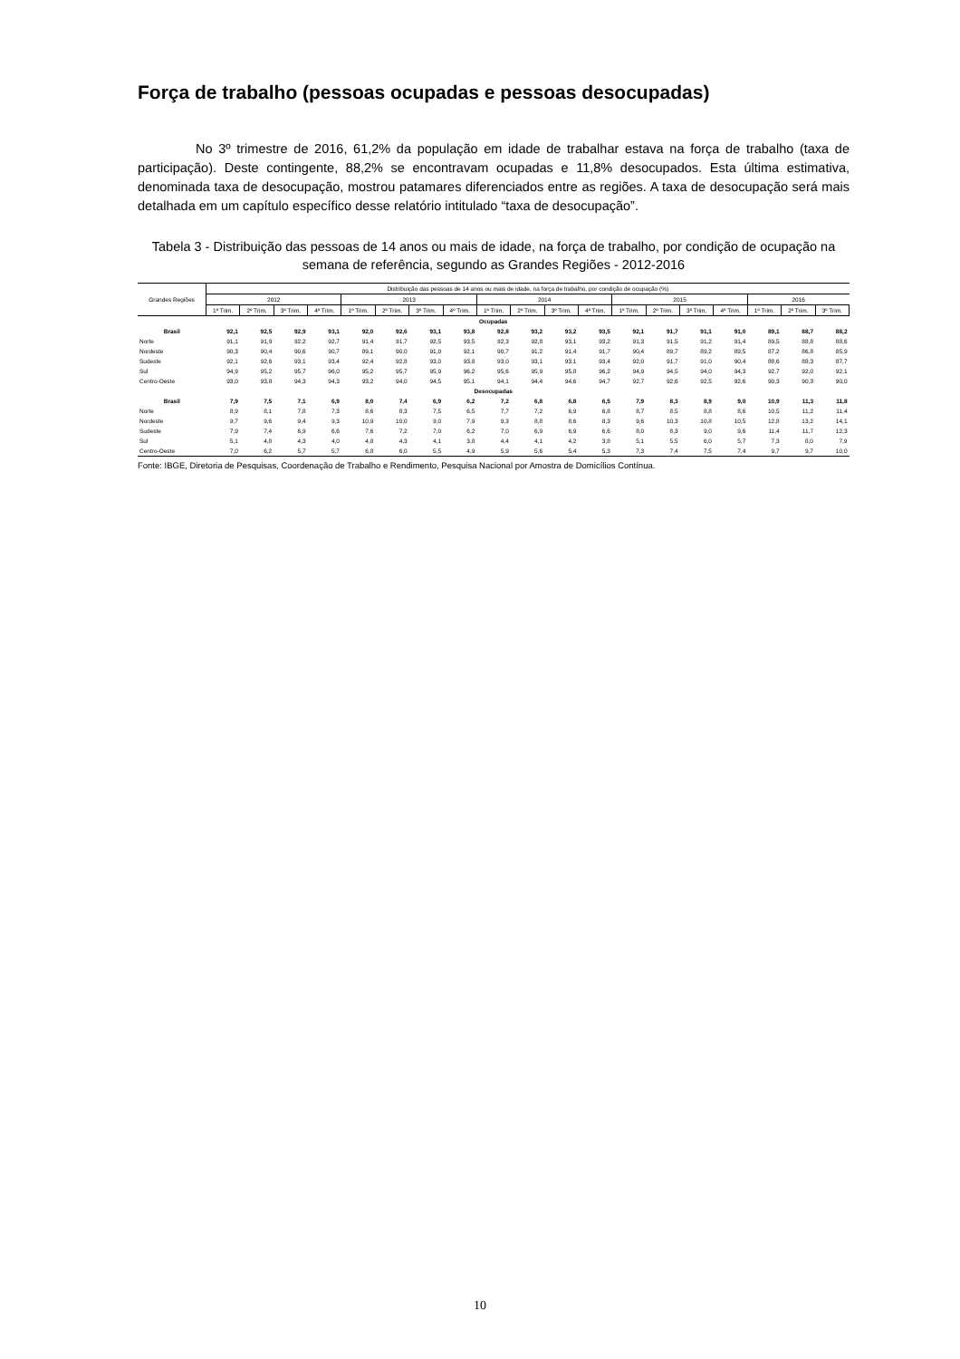Força de trabalho (pessoas ocupadas e pessoas desocupadas)
No 3º trimestre de 2016, 61,2% da população em idade de trabalhar estava na força de trabalho (taxa de participação). Deste contingente, 88,2% se encontravam ocupadas e 11,8% desocupados. Esta última estimativa, denominada taxa de desocupação, mostrou patamares diferenciados entre as regiões. A taxa de desocupação será mais detalhada em um capítulo específico desse relatório intitulado “taxa de desocupação”.
Tabela 3 - Distribuição das pessoas de 14 anos ou mais de idade, na força de trabalho, por condição de ocupação na semana de referência, segundo as Grandes Regiões - 2012-2016
| Grandes Regiões | Distribuição das pessoas de 14 anos ou mais de idade, na força de trabalho, por condição de ocupação (%) | | | | | | | | | | | | | | | | | | |
| --- | --- | --- | --- | --- | --- | --- | --- | --- | --- | --- | --- | --- | --- | --- | --- | --- | --- | --- | --- |
| | 2012 | | | | 2013 | | | | 2014 | | | | 2015 | | | | 2016 | | |
| | 1º Trim. | 2º Trim. | 3º Trim. | 4º Trim. | 1º Trim. | 2º Trim. | 3º Trim. | 4º Trim. | 1º Trim. | 2º Trim. | 3º Trim. | 4º Trim. | 1º Trim. | 2º Trim. | 3º Trim. | 4º Trim. | 1º Trim. | 2º Trim. | 3º Trim. |
| Ocupadas | | | | | | | | | | | | | | | | | | | |
| Brasil | 92,1 | 92,5 | 92,9 | 93,1 | 92,0 | 92,6 | 93,1 | 93,8 | 92,8 | 93,2 | 93,2 | 93,5 | 92,1 | 91,7 | 91,1 | 91,0 | 89,1 | 88,7 | 88,2 |
| Norte | 91,1 | 91,9 | 92,2 | 92,7 | 91,4 | 91,7 | 92,5 | 93,5 | 92,3 | 92,8 | 93,1 | 93,2 | 91,3 | 91,5 | 91,2 | 91,4 | 89,5 | 88,8 | 88,6 |
| Nordeste | 90,3 | 90,4 | 90,6 | 90,7 | 89,1 | 90,0 | 91,0 | 92,1 | 90,7 | 91,2 | 91,4 | 91,7 | 90,4 | 89,7 | 89,2 | 89,5 | 87,2 | 86,8 | 85,9 |
| Sudeste | 92,1 | 92,6 | 93,1 | 93,4 | 92,4 | 92,8 | 93,0 | 93,8 | 93,0 | 93,1 | 93,1 | 93,4 | 92,0 | 91,7 | 91,0 | 90,4 | 88,6 | 88,3 | 87,7 |
| Sul | 94,9 | 95,2 | 95,7 | 96,0 | 95,2 | 95,7 | 95,9 | 96,2 | 95,6 | 95,9 | 95,8 | 96,2 | 94,9 | 94,5 | 94,0 | 94,3 | 92,7 | 92,0 | 92,1 |
| Centro-Oeste | 93,0 | 93,8 | 94,3 | 94,3 | 93,2 | 94,0 | 94,5 | 95,1 | 94,1 | 94,4 | 94,6 | 94,7 | 92,7 | 92,6 | 92,5 | 92,6 | 90,3 | 90,3 | 90,0 |
| Desocupadas | | | | | | | | | | | | | | | | | | | |
| Brasil | 7,9 | 7,5 | 7,1 | 6,9 | 8,0 | 7,4 | 6,9 | 6,2 | 7,2 | 6,8 | 6,8 | 6,5 | 7,9 | 8,3 | 8,9 | 9,0 | 10,9 | 11,3 | 11,8 |
| Norte | 8,9 | 8,1 | 7,8 | 7,3 | 8,6 | 8,3 | 7,5 | 6,5 | 7,7 | 7,2 | 6,9 | 6,8 | 8,7 | 8,5 | 8,8 | 8,6 | 10,5 | 11,2 | 11,4 |
| Nordeste | 9,7 | 9,6 | 9,4 | 9,3 | 10,9 | 10,0 | 9,0 | 7,9 | 9,3 | 8,8 | 8,6 | 8,3 | 9,6 | 10,3 | 10,8 | 10,5 | 12,8 | 13,2 | 14,1 |
| Sudeste | 7,9 | 7,4 | 6,9 | 6,6 | 7,6 | 7,2 | 7,0 | 6,2 | 7,0 | 6,9 | 6,9 | 6,6 | 8,0 | 8,3 | 9,0 | 9,6 | 11,4 | 11,7 | 12,3 |
| Sul | 5,1 | 4,8 | 4,3 | 4,0 | 4,8 | 4,3 | 4,1 | 3,8 | 4,4 | 4,1 | 4,2 | 3,8 | 5,1 | 5,5 | 6,0 | 5,7 | 7,3 | 8,0 | 7,9 |
| Centro-Oeste | 7,0 | 6,2 | 5,7 | 5,7 | 6,8 | 6,0 | 5,5 | 4,9 | 5,9 | 5,6 | 5,4 | 5,3 | 7,3 | 7,4 | 7,5 | 7,4 | 9,7 | 9,7 | 10,0 |
Fonte: IBGE, Diretoria de Pesquisas, Coordenação de Trabalho e Rendimento, Pesquisa Nacional por Amostra de Domicílios Contínua.
10